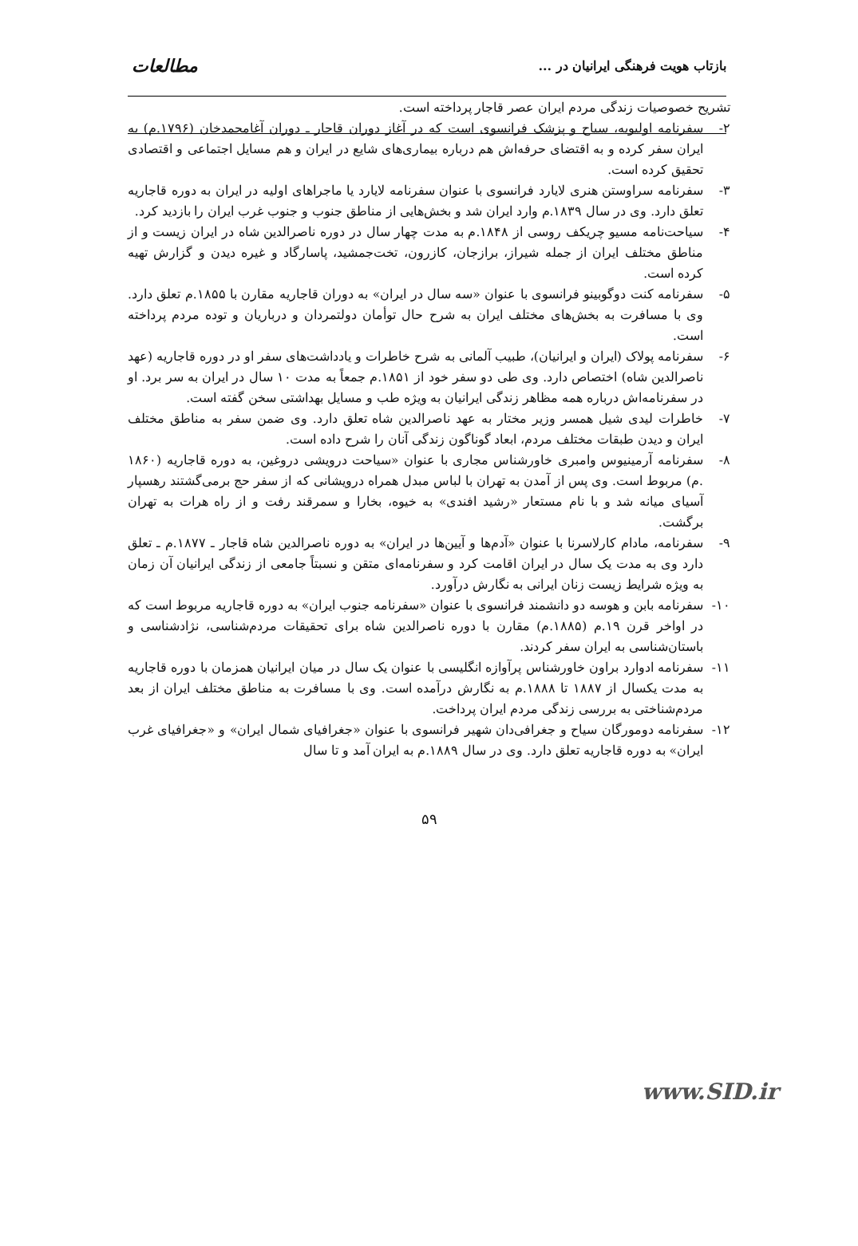بازتاب هویت فرهنگی ایرانیان در ... مطالعات
تشریح خصوصیات زندگی مردم ایران عصر قاجار پرداخته است.
۲- سفرنامه اولیویه، سیاح و پزشک فرانسوی است که در آغاز دوران قاجار ـ دوران آغامحمدخان (۱۷۹۶.م) به ایران سفر کرده و به اقتضای حرفه‌اش هم درباره بیماری‌های شایع در ایران و هم مسایل اجتماعی و اقتصادی تحقیق کرده است.
۳- سفرنامه سراوستن هنری لایارد فرانسوی با عنوان سفرنامه لایارد یا ماجراهای اولیه در ایران به دوره قاجاریه تعلق دارد. وی در سال ۱۸۳۹.م وارد ایران شد و بخش‌هایی از مناطق جنوب و جنوب غرب ایران را بازدید کرد.
۴- سیاحت‌نامه مسیو چریکف روسی از ۱۸۴۸.م به مدت چهار سال در دوره ناصرالدین شاه در ایران زیست و از مناطق مختلف ایران از جمله شیراز، برازجان، کازرون، تخت‌جمشید، پاسارگاد و غیره دیدن و گزارش تهیه کرده است.
۵- سفرنامه کنت دوگوبینو فرانسوی با عنوان «سه سال در ایران» به دوران قاجاریه مقارن با ۱۸۵۵.م تعلق دارد. وی با مسافرت به بخش‌های مختلف ایران به شرح حال توأمان دولتمردان و درباریان و توده مردم پرداخته است.
۶- سفرنامه پولاک (ایران و ایرانیان)، طبیب آلمانی به شرح خاطرات و یادداشت‌های سفر او در دوره قاجاریه (عهد ناصرالدین شاه) اختصاص دارد. وی طی دو سفر خود از ۱۸۵۱.م جمعاً به مدت ۱۰ سال در ایران به سر برد. او در سفرنامه‌اش درباره همه مظاهر زندگی ایرانیان به ویژه طب و مسایل بهداشتی سخن گفته است.
۷- خاطرات لیدی شیل همسر وزیر مختار به عهد ناصرالدین شاه تعلق دارد. وی ضمن سفر به مناطق مختلف ایران و دیدن طبقات مختلف مردم، ابعاد گوناگون زندگی آنان را شرح داده است.
۸- سفرنامه آرمینیوس وامبری خاورشناس مجاری با عنوان «سیاحت درویشی دروغین، به دوره قاجاریه (۱۸۶۰ .م) مربوط است. وی پس از آمدن به تهران با لباس مبدل همراه درویشانی که از سفر حج برمی‌گشتند رهسپار آسیای میانه شد و با نام مستعار «رشید افندی» به خیوه، بخارا و سمرقند رفت و از راه هرات به تهران برگشت.
۹- سفرنامه، مادام کارلاسرنا با عنوان «آدم‌ها و آیین‌ها در ایران» به دوره ناصرالدین شاه قاجار ـ ۱۸۷۷.م ـ تعلق دارد وی به مدت یک سال در ایران اقامت کرد و سفرنامه‌ای متقن و نسبتاً جامعی از زندگی ایرانیان آن زمان به ویژه شرایط زیست زنان ایرانی به نگارش درآورد.
۱۰- سفرنامه بابن و هوسه دو دانشمند فرانسوی با عنوان «سفرنامه جنوب ایران» به دوره قاجاریه مربوط است که در اواخر قرن ۱۹.م (۱۸۸۵.م) مقارن با دوره ناصرالدین شاه برای تحقیقات مردم‌شناسی، نژادشناسی و باستان‌شناسی به ایران سفر کردند.
۱۱- سفرنامه ادوارد براون خاورشناس پرآوازه انگلیسی با عنوان یک سال در میان ایرانیان همزمان با دوره قاجاریه به مدت یکسال از ۱۸۸۷ تا ۱۸۸۸.م به نگارش درآمده است. وی با مسافرت به مناطق مختلف ایران از بعد مردم‌شناختی به بررسی زندگی مردم ایران پرداخت.
۱۲- سفرنامه دومورگان سیاح و جغرافی‌دان شهیر فرانسوی با عنوان «جغرافیای شمال ایران» و «جغرافیای غرب ایران» به دوره قاجاریه تعلق دارد. وی در سال ۱۸۸۹.م به ایران آمد و تا سال
۵۹
www.SID.ir